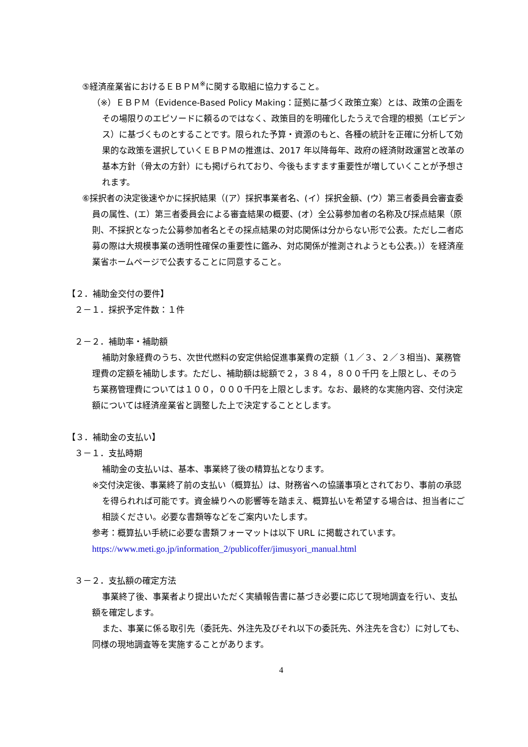⑤経済産業省におけるＥＢＰＭ<sup>※</sup>に関する取組に協力すること。
（※）ＥＢＰＭ（Evidence-Based Policy Making：証拠に基づく政策立案）とは、政策の企画をその場限りのエピソードに頼るのではなく、政策目的を明確化したうえで合理的根拠（エビデンス）に基づくものとすることです。限られた予算・資源のもと、各種の統計を正確に分析して効果的な政策を選択していくＥＢＰＭの推進は、2017 年以降毎年、政府の経済財政運営と改革の基本方針（骨太の方針）にも掲げられており、今後もますます重要性が増していくことが予想されます。
⑥採択者の決定後速やかに採択結果（(ア）採択事業者名、(イ）採択金額、(ウ）第三者委員会審査委員の属性、(エ）第三者委員会による審査結果の概要、(オ）全公募参加者の名称及び採点結果（原則、不採択となった公募参加者名とその採点結果の対応関係は分からない形で公表。ただし二者応募の際は大規模事業の透明性確保の重要性に鑑み、対応関係が推測されようとも公表。)）を経済産業省ホームページで公表することに同意すること。
【２．補助金交付の要件】
２－１．採択予定件数：１件
２－２．補助率・補助額
補助対象経費のうち、次世代燃料の安定供給促進事業費の定額（１／３、２／３相当)、業務管理費の定額を補助します。ただし、補助額は総額で２，３８４，８００千円 を上限とし、そのうち業務管理費については１００，０００千円を上限とします。なお、最終的な実施内容、交付決定額については経済産業省と調整した上で決定することとします。
【３．補助金の支払い】
３－１．支払時期
補助金の支払いは、基本、事業終了後の精算払となります。
※交付決定後、事業終了前の支払い（概算払）は、財務省への協議事項とされており、事前の承認を得られれば可能です。資金繰りへの影響等を踏まえ、概算払いを希望する場合は、担当者にご相談ください。必要な書類等などをご案内いたします。
参考：概算払い手続に必要な書類フォーマットは以下 URL に掲載されています。
https://www.meti.go.jp/information_2/publicoffer/jimusyori_manual.html
３－２．支払額の確定方法
事業終了後、事業者より提出いただく実績報告書に基づき必要に応じて現地調査を行い、支払額を確定します。
また、事業に係る取引先（委託先、外注先及びそれ以下の委託先、外注先を含む）に対しても、同様の現地調査等を実施することがあります。
4